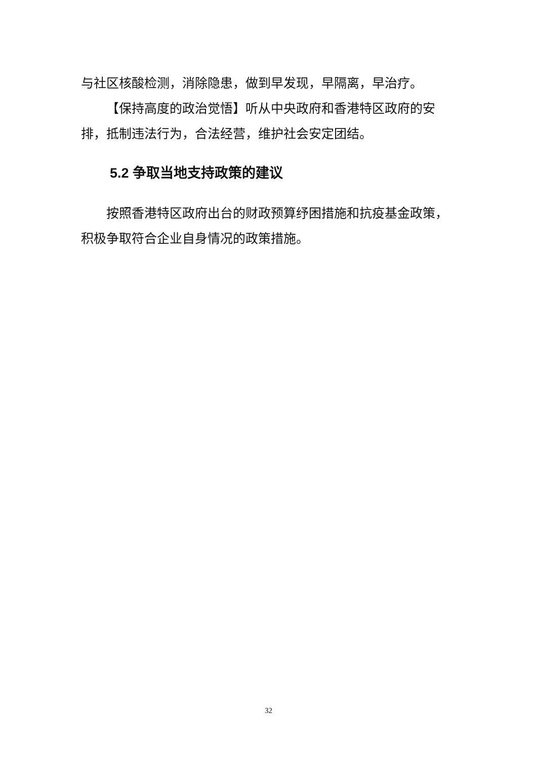与社区核酸检测，消除隐患，做到早发现，早隔离，早治疗。
【保持高度的政治觉悟】听从中央政府和香港特区政府的安排，抵制违法行为，合法经营，维护社会安定团结。
5.2 争取当地支持政策的建议
按照香港特区政府出台的财政预算纾困措施和抗疫基金政策，积极争取符合企业自身情况的政策措施。
32